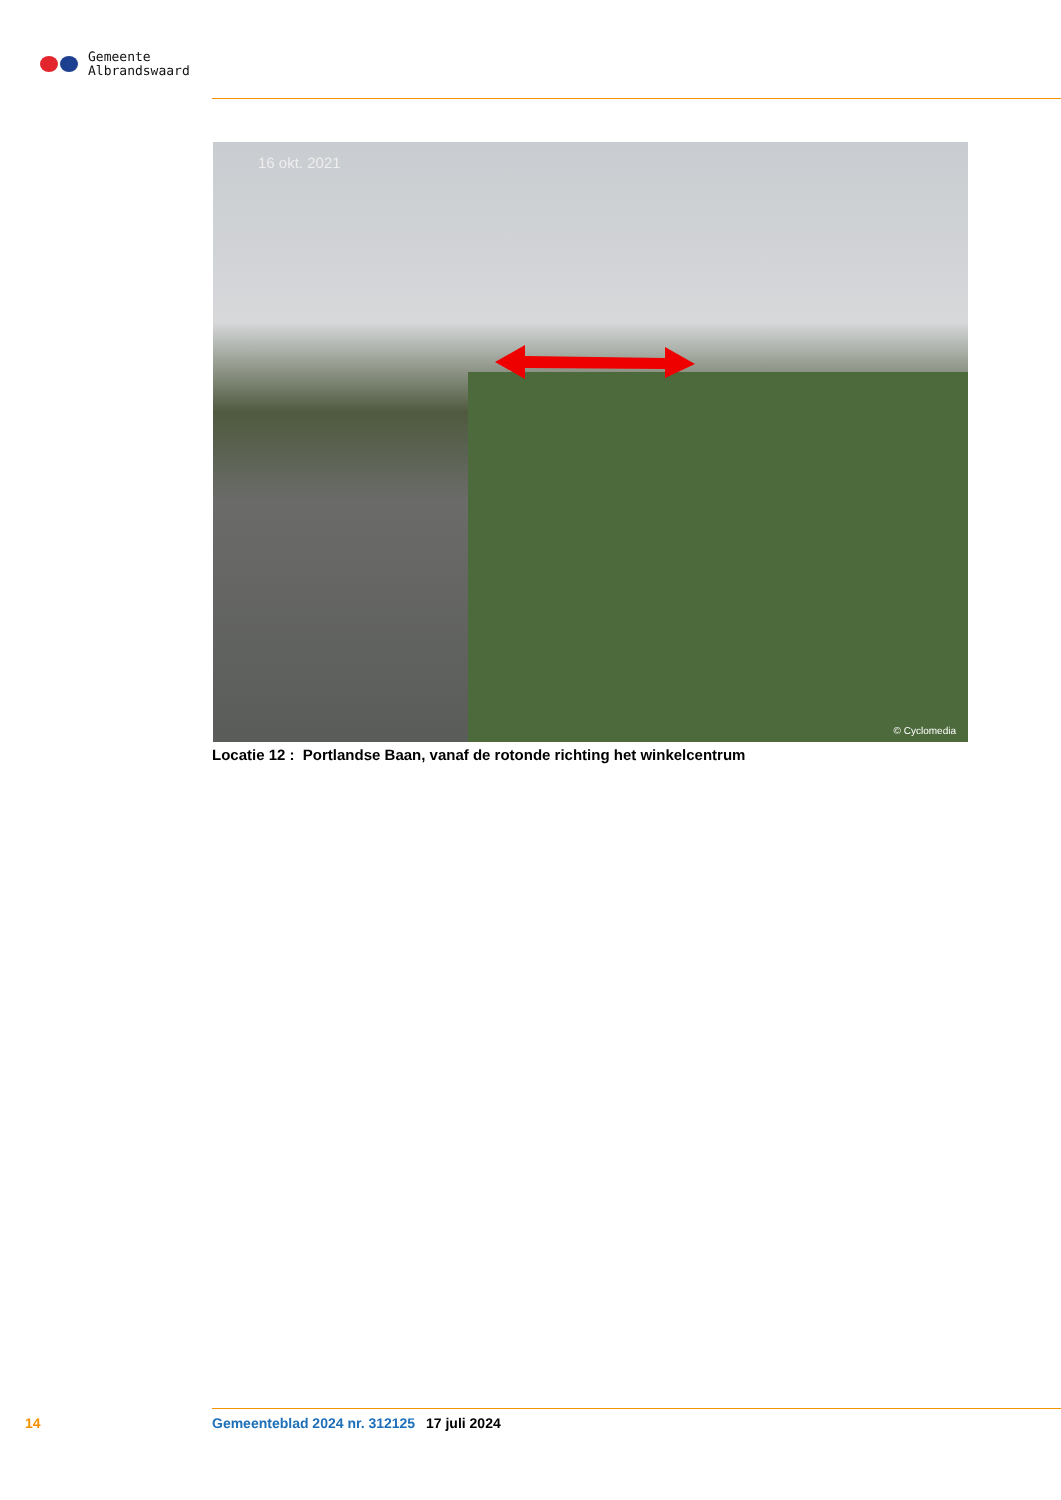Gemeente
Albrandswaard
16 okt. 2021
© Cyclomedia
Locatie 12 : Portlandse Baan, vanaf de rotonde richting het winkelcentrum
14 Gemeenteblad 2024 nr. 312125 17 juli 2024